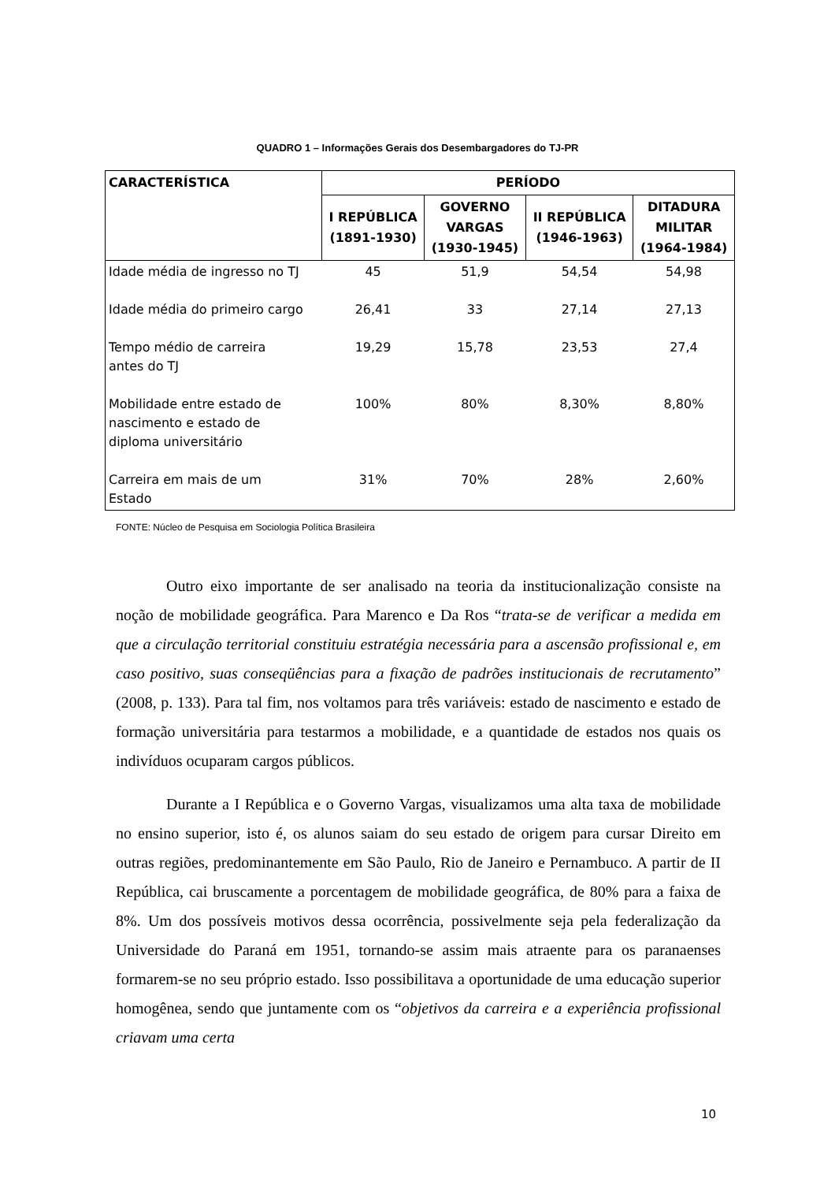QUADRO 1 – Informações Gerais dos Desembargadores do TJ-PR
| CARACTERÍSTICA | PERÍODO | | | |
| --- | --- | --- | --- | --- |
| | I REPÚBLICA (1891-1930) | GOVERNO VARGAS (1930-1945) | II REPÚBLICA (1946-1963) | DITADURA MILITAR (1964-1984) |
| Idade média de ingresso no TJ | 45 | 51,9 | 54,54 | 54,98 |
| Idade média do primeiro cargo | 26,41 | 33 | 27,14 | 27,13 |
| Tempo médio de carreira antes do TJ | 19,29 | 15,78 | 23,53 | 27,4 |
| Mobilidade entre estado de nascimento e estado de diploma universitário | 100% | 80% | 8,30% | 8,80% |
| Carreira em mais de um Estado | 31% | 70% | 28% | 2,60% |
FONTE: Núcleo de Pesquisa em Sociologia Política Brasileira
Outro eixo importante de ser analisado na teoria da institucionalização consiste na noção de mobilidade geográfica. Para Marenco e Da Ros “trata-se de verificar a medida em que a circulação territorial constituiu estratégia necessária para a ascensão profissional e, em caso positivo, suas conseqüências para a fixação de padrões institucionais de recrutamento” (2008, p. 133). Para tal fim, nos voltamos para três variáveis: estado de nascimento e estado de formação universitária para testarmos a mobilidade, e a quantidade de estados nos quais os indivíduos ocuparam cargos públicos.
Durante a I República e o Governo Vargas, visualizamos uma alta taxa de mobilidade no ensino superior, isto é, os alunos saiam do seu estado de origem para cursar Direito em outras regiões, predominantemente em São Paulo, Rio de Janeiro e Pernambuco. A partir de II República, cai bruscamente a porcentagem de mobilidade geográfica, de 80% para a faixa de 8%. Um dos possíveis motivos dessa ocorrência, possivelmente seja pela federalização da Universidade do Paraná em 1951, tornando-se assim mais atraente para os paranaenses formarem-se no seu próprio estado. Isso possibilitava a oportunidade de uma educação superior homogênea, sendo que juntamente com os “objetivos da carreira e a experiência profissional criavam uma certa
10